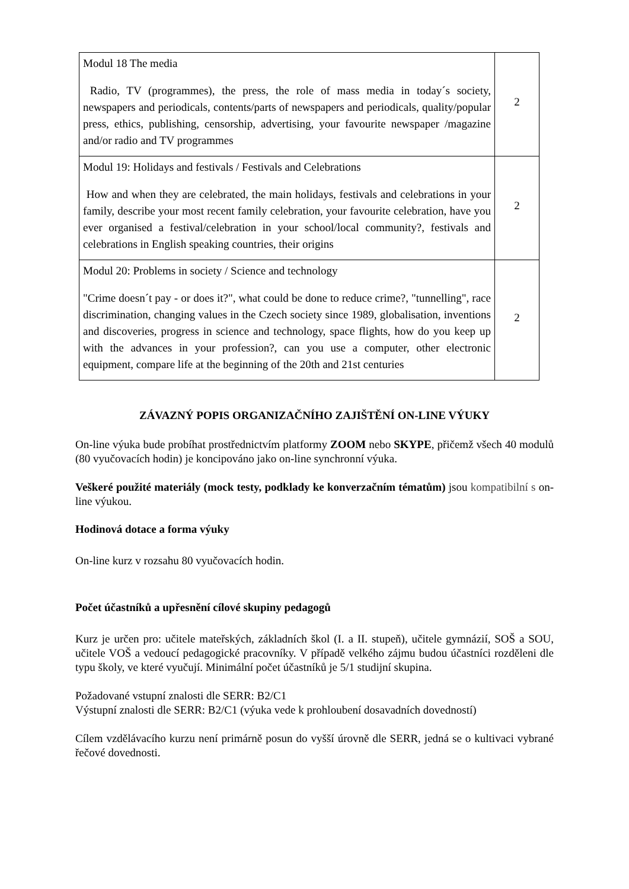| Modul 18 The media Radio, TV (programmes), the press, the role of mass media in today´s society, newspapers and periodicals, contents/parts of newspapers and periodicals, quality/popular press, ethics, publishing, censorship, advertising, your favourite newspaper /magazine and/or radio and TV programmes | 2 |
| Modul 19: Holidays and festivals / Festivals and Celebrations How and when they are celebrated, the main holidays, festivals and celebrations in your family, describe your most recent family celebration, your favourite celebration, have you ever organised a festival/celebration in your school/local community?, festivals and celebrations in English speaking countries, their origins | 2 |
| Modul 20: Problems in society / Science and technology "Crime doesn´t pay - or does it?", what could be done to reduce crime?, "tunnelling", race discrimination, changing values in the Czech society since 1989, globalisation, inventions and discoveries, progress in science and technology, space flights, how do you keep up with the advances in your profession?, can you use a computer, other electronic equipment, compare life at the beginning of the 20th and 21st centuries | 2 |
ZÁVAZNÝ POPIS ORGANIZAČNÍHO ZAJIŠTĚNÍ ON-LINE VÝUKY
On-line výuka bude probíhat prostřednictvím platformy ZOOM nebo SKYPE, přičemž všech 40 modulů (80 vyučovacích hodin) je koncipováno jako on-line synchronní výuka.
Veškeré použité materiály (mock testy, podklady ke konverzačním tématům) jsou kompatibilní s on-line výukou.
Hodinová dotace a forma výuky
On-line kurz v rozsahu 80 vyučovacích hodin.
Počet účastníků a upřesnění cílové skupiny pedagogů
Kurz je určen pro: učitele mateřských, základních škol (I. a II. stupeň), učitele gymnázií, SOŠ a SOU, učitele VOŠ a vedoucí pedagogické pracovníky. V případě velkého zájmu budou účastníci rozděleni dle typu školy, ve které vyučují. Minimální počet účastníků je 5/1 studijní skupina.
Požadované vstupní znalosti dle SERR: B2/C1
Výstupní znalosti dle SERR: B2/C1 (výuka vede k prohloubení dosavadních dovedností)
Cílem vzdělávacího kurzu není primárně posun do vyšší úrovně dle SERR, jedná se o kultivaci vybrané řečové dovednosti.